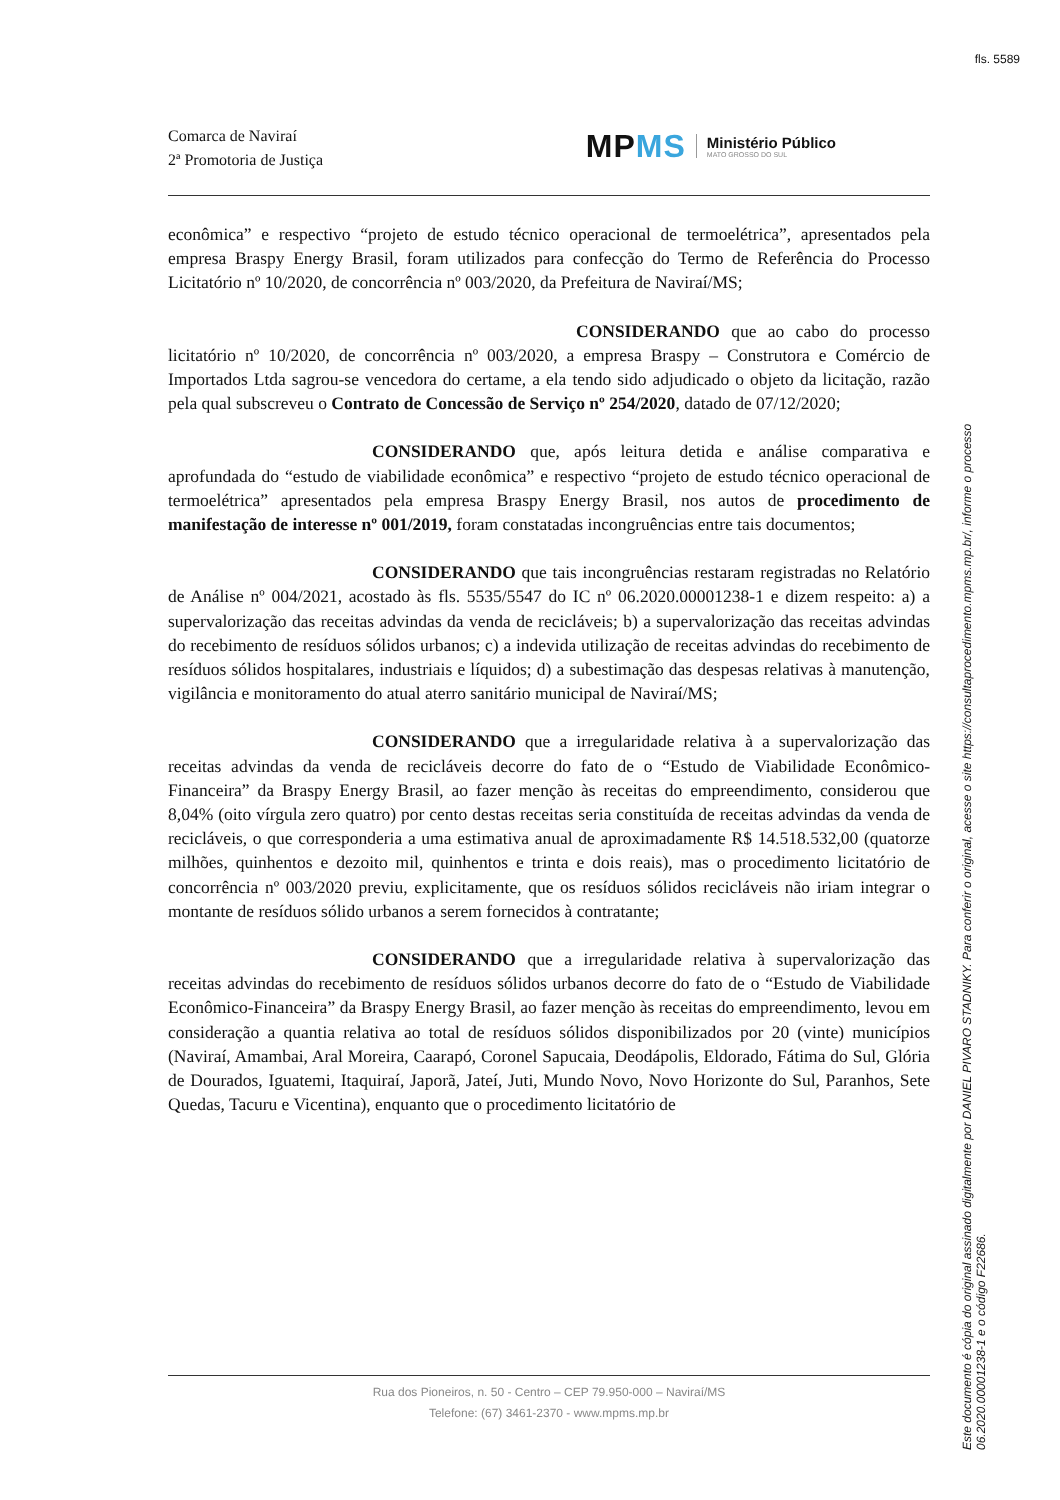fls. 5589
Comarca de Naviraí
2ª Promotoria de Justiça
MPMS
Ministério Público
MATO GROSSO DO SUL
econômica” e respectivo “projeto de estudo técnico operacional de termoelétrica”, apresentados pela empresa Braspy Energy Brasil, foram utilizados para confecção do Termo de Referência do Processo Licitatório nº 10/2020, de concorrência nº 003/2020, da Prefeitura de Naviraí/MS;
CONSIDERANDO que ao cabo do processo licitatório nº 10/2020, de concorrência nº 003/2020, a empresa Braspy – Construtora e Comércio de Importados Ltda sagrou-se vencedora do certame, a ela tendo sido adjudicado o objeto da licitação, razão pela qual subscreveu o Contrato de Concessão de Serviço nº 254/2020, datado de 07/12/2020;
CONSIDERANDO que, após leitura detida e análise comparativa e aprofundada do “estudo de viabilidade econômica” e respectivo “projeto de estudo técnico operacional de termoelétrica” apresentados pela empresa Braspy Energy Brasil, nos autos de procedimento de manifestação de interesse nº 001/2019, foram constatadas incongruências entre tais documentos;
CONSIDERANDO que tais incongruências restaram registradas no Relatório de Análise nº 004/2021, acostado às fls. 5535/5547 do IC nº 06.2020.00001238-1 e dizem respeito: a) a supervalorização das receitas advindas da venda de recicláveis; b) a supervalorização das receitas advindas do recebimento de resíduos sólidos urbanos; c) a indevida utilização de receitas advindas do recebimento de resíduos sólidos hospitalares, industriais e líquidos; d) a subestimação das despesas relativas à manutenção, vigilância e monitoramento do atual aterro sanitário municipal de Naviraí/MS;
CONSIDERANDO que a irregularidade relativa à a supervalorização das receitas advindas da venda de recicláveis decorre do fato de o “Estudo de Viabilidade Econômico-Financeira” da Braspy Energy Brasil, ao fazer menção às receitas do empreendimento, considerou que 8,04% (oito vírgula zero quatro) por cento destas receitas seria constituída de receitas advindas da venda de recicláveis, o que corresponderia a uma estimativa anual de aproximadamente R$ 14.518.532,00 (quatorze milhões, quinhentos e dezoito mil, quinhentos e trinta e dois reais), mas o procedimento licitatório de concorrência nº 003/2020 previu, explicitamente, que os resíduos sólidos recicláveis não iriam integrar o montante de resíduos sólido urbanos a serem fornecidos à contratante;
CONSIDERANDO que a irregularidade relativa à supervalorização das receitas advindas do recebimento de resíduos sólidos urbanos decorre do fato de o “Estudo de Viabilidade Econômico-Financeira” da Braspy Energy Brasil, ao fazer menção às receitas do empreendimento, levou em consideração a quantia relativa ao total de resíduos sólidos disponibilizados por 20 (vinte) municípios (Naviraí, Amambai, Aral Moreira, Caarapó, Coronel Sapucaia, Deodápolis, Eldorado, Fátima do Sul, Glória de Dourados, Iguatemi, Itaquiraí, Japorã, Jateí, Juti, Mundo Novo, Novo Horizonte do Sul, Paranhos, Sete Quedas, Tacuru e Vicentina), enquanto que o procedimento licitatório de
Rua dos Pioneiros, n. 50 - Centro – CEP 79.950-000 – Naviraí/MS
Telefone: (67) 3461-2370 - www.mpms.mp.br
Este documento é cópia do original assinado digitalmente por DANIEL PIVARO STADNIKY. Para conferir o original, acesse o site https://consultaprocedimento.mpms.mp.br/, informe o processo
06.2020.00001238-1 e o código F22686.